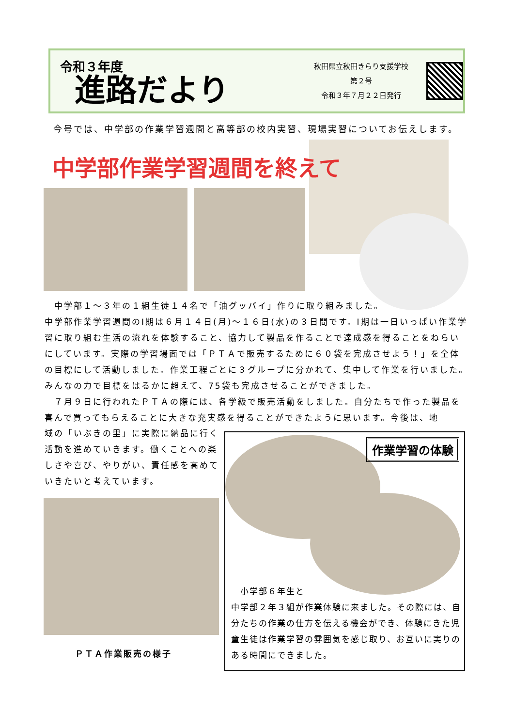令和３年度
進路だより
秋田県立秋田きらり支援学校
第２号
令和３年７月２２日発行
今号では、中学部の作業学習週間と高等部の校内実習、現場実習についてお伝えします。
中学部作業学習週間を終えて
　中学部１～３年の１組生徒１４名で「油グッバイ」作りに取り組みました。
中学部作業学習週間のⅠ期は６月１４日(月)～１６日(水)の３日間です。Ⅰ期は一日いっぱい作業学習に取り組む生活の流れを体験すること、協力して製品を作ることで達成感を得ることをねらいにしています。実際の学習場面では「ＰＴＡで販売するために６０袋を完成させよう！」を全体の目標にして活動しました。作業工程ごとに３グループに分かれて、集中して作業を行いました。みんなの力で目標をはるかに超えて、75袋も完成させることができました。
　７月９日に行われたＰＴＡの際には、各学級で販売活動をしました。自分たちで作った製品を喜んで買ってもらえることに大きな充実感を得ることができたように思います。今後は、地
域の「いぶきの里」に実際に納品に行く活動を進めていきます。働くことへの楽しさや喜び、やりがい、責任感を高めていきたいと考えています。
ＰＴＡ作業販売の様子
作業学習の体験
　小学部６年生と
中学部２年３組が作業体験に来ました。その際には、自分たちの作業の仕方を伝える機会ができ、体験にきた児童生徒は作業学習の雰囲気を感じ取り、お互いに実りのある時間にできました。